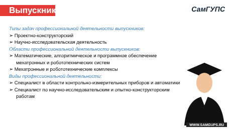Выпускники
СамГУПС
Типы задач профессиональной деятельности выпускников:
➢ Проектно-конструкторский
➢ Научно-исследовательская деятельность
Области профессиональной деятельности выпускников:
➢ Математические, алгоритмическое и программное обеспечение мехатронных и робототехнических систем
➢ Мехатронные и робототехнические комплексы
Виды профессиональной деятельности:
➢ Специалист в области контрольно-измерительных приборов и автоматики
➢ Специалист по научно-исследовательским и опытно-конструкторским работам
WWW.SAMGUPS.RU